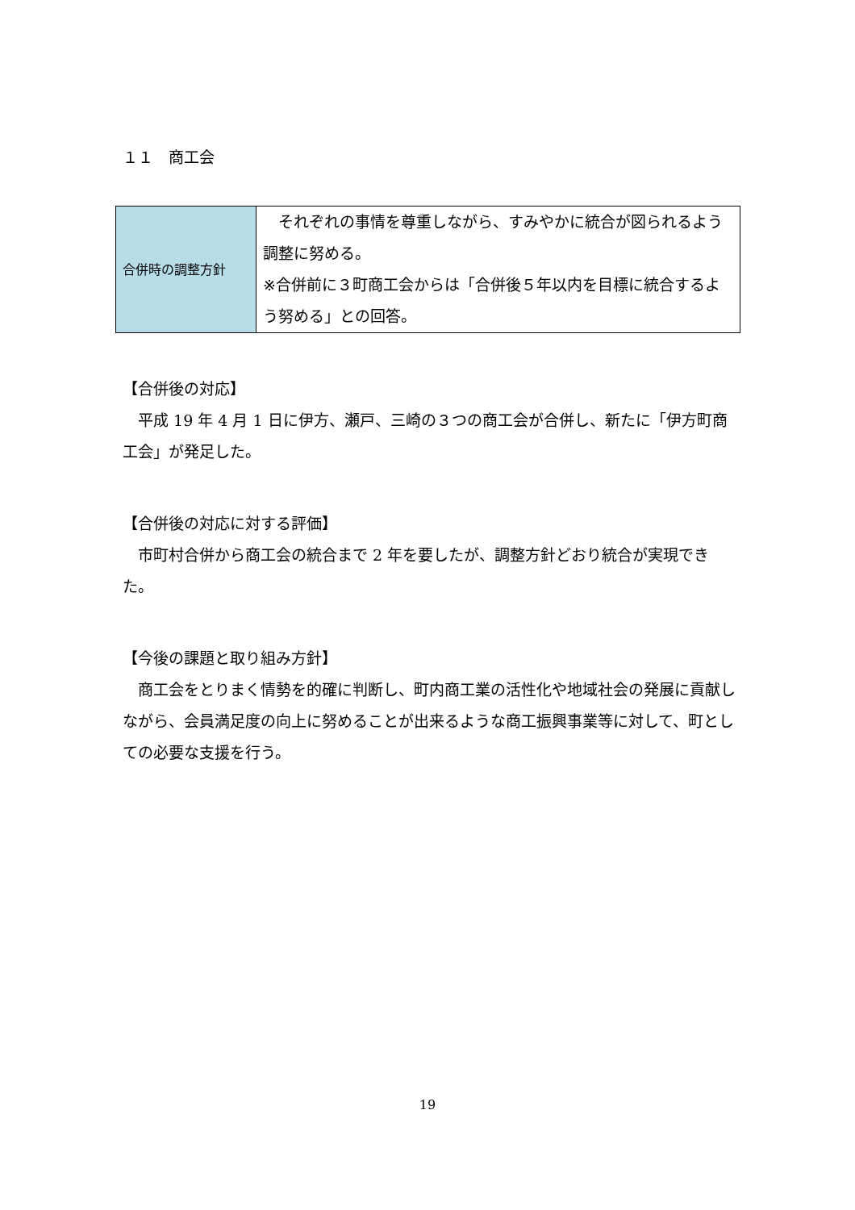１１　商工会
| 合併時の調整方針 | それぞれの事情を尊重しながら、すみやかに統合が図られるよう調整に努める。 ※合併前に３町商工会からは「合併後５年以内を目標に統合するよう努める」との回答。 |
【合併後の対応】
平成 19 年 4 月 1 日に伊方、瀬戸、三崎の３つの商工会が合併し、新たに「伊方町商工会」が発足した。
【合併後の対応に対する評価】
市町村合併から商工会の統合まで 2 年を要したが、調整方針どおり統合が実現できた。
【今後の課題と取り組み方針】
商工会をとりまく情勢を的確に判断し、町内商工業の活性化や地域社会の発展に貢献しながら、会員満足度の向上に努めることが出来るような商工振興事業等に対して、町としての必要な支援を行う。
19